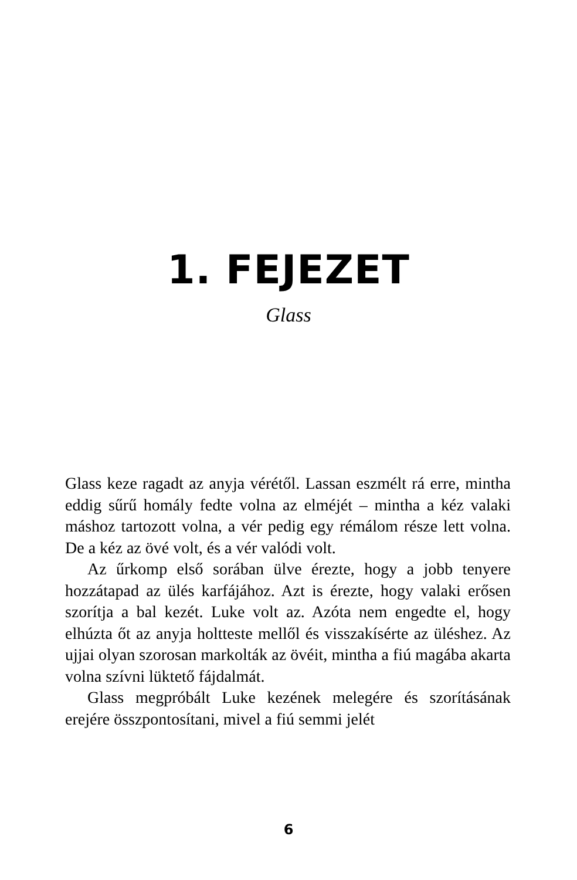1. FEJEZET
Glass
Glass keze ragadt az anyja vérétől. Lassan eszmélt rá erre, mintha eddig sűrű homály fedte volna az elméjét – mintha a kéz valaki máshoz tartozott volna, a vér pedig egy rémálom része lett volna. De a kéz az övé volt, és a vér valódi volt.
Az űrkomp első sorában ülve érezte, hogy a jobb tenyere hozzátapad az ülés karfájához. Azt is érezte, hogy valaki erősen szorítja a bal kezét. Luke volt az. Azóta nem engedte el, hogy elhúzta őt az anyja holtteste mellől és visszakísérte az üléshez. Az ujjai olyan szorosan markolták az övéit, mintha a fiú magába akarta volna szívni lüktető fájdalmát.
Glass megpróbált Luke kezének melegére és szorításának erejére összpontosítani, mivel a fiú semmi jelét
6